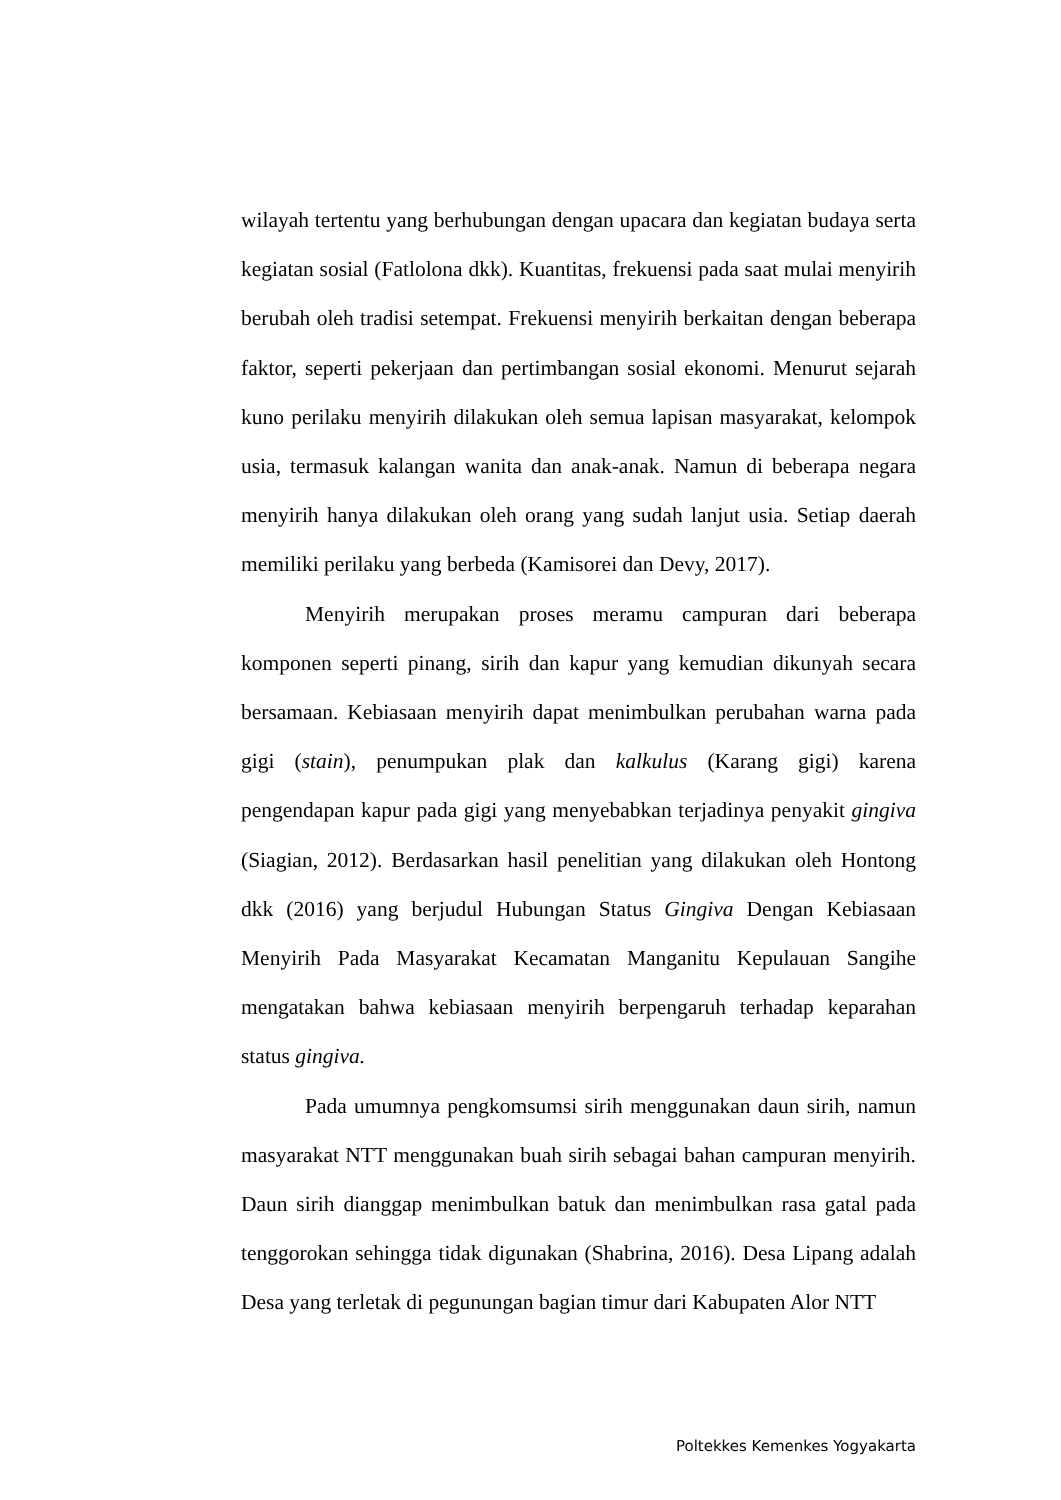wilayah tertentu yang berhubungan dengan upacara dan kegiatan budaya serta kegiatan sosial (Fatlolona dkk). Kuantitas, frekuensi pada saat mulai menyirih berubah oleh tradisi setempat. Frekuensi menyirih berkaitan dengan beberapa faktor, seperti pekerjaan dan pertimbangan sosial ekonomi. Menurut sejarah kuno perilaku menyirih dilakukan oleh semua lapisan masyarakat, kelompok usia, termasuk kalangan wanita dan anak-anak. Namun di beberapa negara menyirih hanya dilakukan oleh orang yang sudah lanjut usia. Setiap daerah memiliki perilaku yang berbeda (Kamisorei dan Devy, 2017).
Menyirih merupakan proses meramu campuran dari beberapa komponen seperti pinang, sirih dan kapur yang kemudian dikunyah secara bersamaan. Kebiasaan menyirih dapat menimbulkan perubahan warna pada gigi (stain), penumpukan plak dan kalkulus (Karang gigi) karena pengendapan kapur pada gigi yang menyebabkan terjadinya penyakit gingiva (Siagian, 2012). Berdasarkan hasil penelitian yang dilakukan oleh Hontong dkk (2016) yang berjudul Hubungan Status Gingiva Dengan Kebiasaan Menyirih Pada Masyarakat Kecamatan Manganitu Kepulauan Sangihe mengatakan bahwa kebiasaan menyirih berpengaruh terhadap keparahan status gingiva.
Pada umumnya pengkomsumsi sirih menggunakan daun sirih, namun masyarakat NTT menggunakan buah sirih sebagai bahan campuran menyirih. Daun sirih dianggap menimbulkan batuk dan menimbulkan rasa gatal pada tenggorokan sehingga tidak digunakan (Shabrina, 2016). Desa Lipang adalah Desa yang terletak di pegunungan bagian timur dari Kabupaten Alor NTT
Poltekkes Kemenkes Yogyakarta